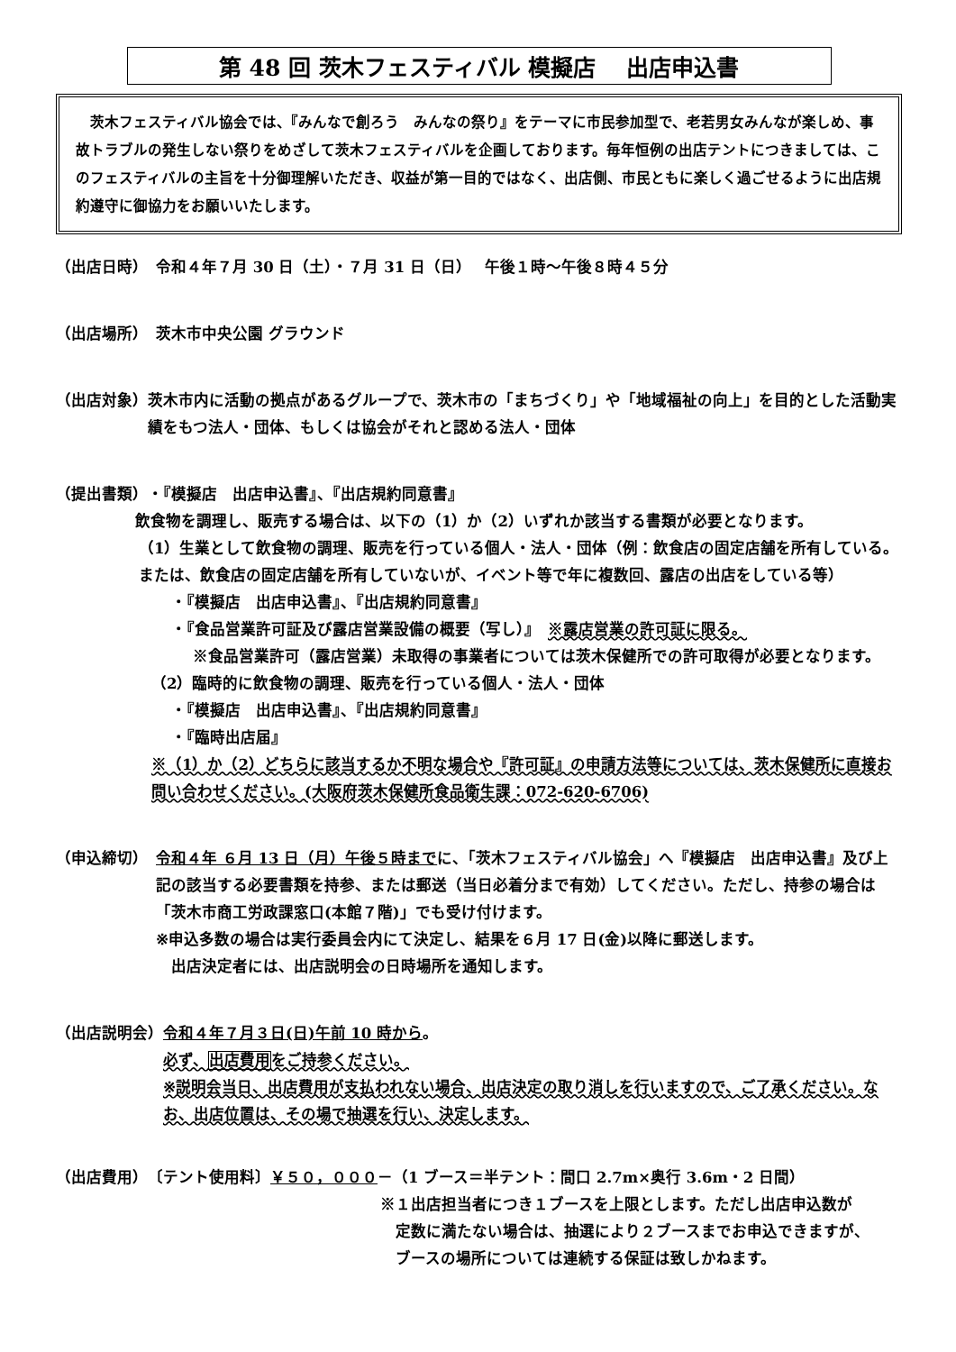第 48 回 茨木フェスティバル 模擬店　 出店申込書
　茨木フェスティバル協会では、『みんなで創ろう　みんなの祭り』をテーマに市民参加型で、老若男女みんなが楽しめ、事故トラブルの発生しない祭りをめざして茨木フェスティバルを企画しております。毎年恒例の出店テントにつきましては、このフェスティバルの主旨を十分御理解いただき、収益が第一目的ではなく、出店側、市民ともに楽しく過ごせるように出店規約遵守に御協力をお願いいたします。
（出店日時）　令和４年７月 30 日（土）・７月 31 日（日）　 午後１時～午後８時４５分
（出店場所）　茨木市中央公園 グラウンド
（出店対象） 茨木市内に活動の拠点があるグループで、茨木市の「まちづくり」や「地域福祉の向上」を目的とした活動実績をもつ法人・団体、もしくは協会がそれと認める法人・団体
（提出書類） ・『模擬店　出店申込書』、『出店規約同意書』
飲食物を調理し、販売する場合は、以下の（1）か（2）いずれか該当する書類が必要となります。
（1）生業として飲食物の調理、販売を行っている個人・法人・団体（例：飲食店の固定店舗を所有している。または、飲食店の固定店舗を所有していないが、イベント等で年に複数回、露店の出店をしている等）
・『模擬店　出店申込書』、『出店規約同意書』
・『食品営業許可証及び露店営業設備の概要（写し）』　※露店営業の許可証に限る。
※食品営業許可（露店営業）未取得の事業者については茨木保健所での許可取得が必要となります。
（2）臨時的に飲食物の調理、販売を行っている個人・法人・団体
・『模擬店　出店申込書』、『出店規約同意書』
・『臨時出店届』
※（1）か（2）どちらに該当するか不明な場合や『許可証』の申請方法等については、茨木保健所に直接お問い合わせください。(大阪府茨木保健所食品衛生課：072-620-6706)
（申込締切）　令和４年 ６月 13 日（月）午後５時までに、「茨木フェスティバル協会」へ『模擬店　出店申込書』及び上記の該当する必要書類を持参、または郵送（当日必着分まで有効）してください。ただし、持参の場合は「茨木市商工労政課窓口(本館７階)」でも受け付けます。
※申込多数の場合は実行委員会内にて決定し、結果を６月 17 日(金)以降に郵送します。
　出店決定者には、出店説明会の日時場所を通知します。
（出店説明会） 令和４年７月３日(日)午前 10 時から。
必ず、出店費用をご持参ください。
※説明会当日、出店費用が支払われない場合、出店決定の取り消しを行いますので、ご了承ください。なお、出店位置は、その場で抽選を行い、決定します。
（出店費用） 〔テント使用料〕￥５０，０００－（1 ブース＝半テント：間口 2.7m×奥行 3.6m・2 日間）
※１出店担当者につき１ブースを上限とします。ただし出店申込数が
　定数に満たない場合は、抽選により２ブースまでお申込できますが、
　ブースの場所については連続する保証は致しかねます。